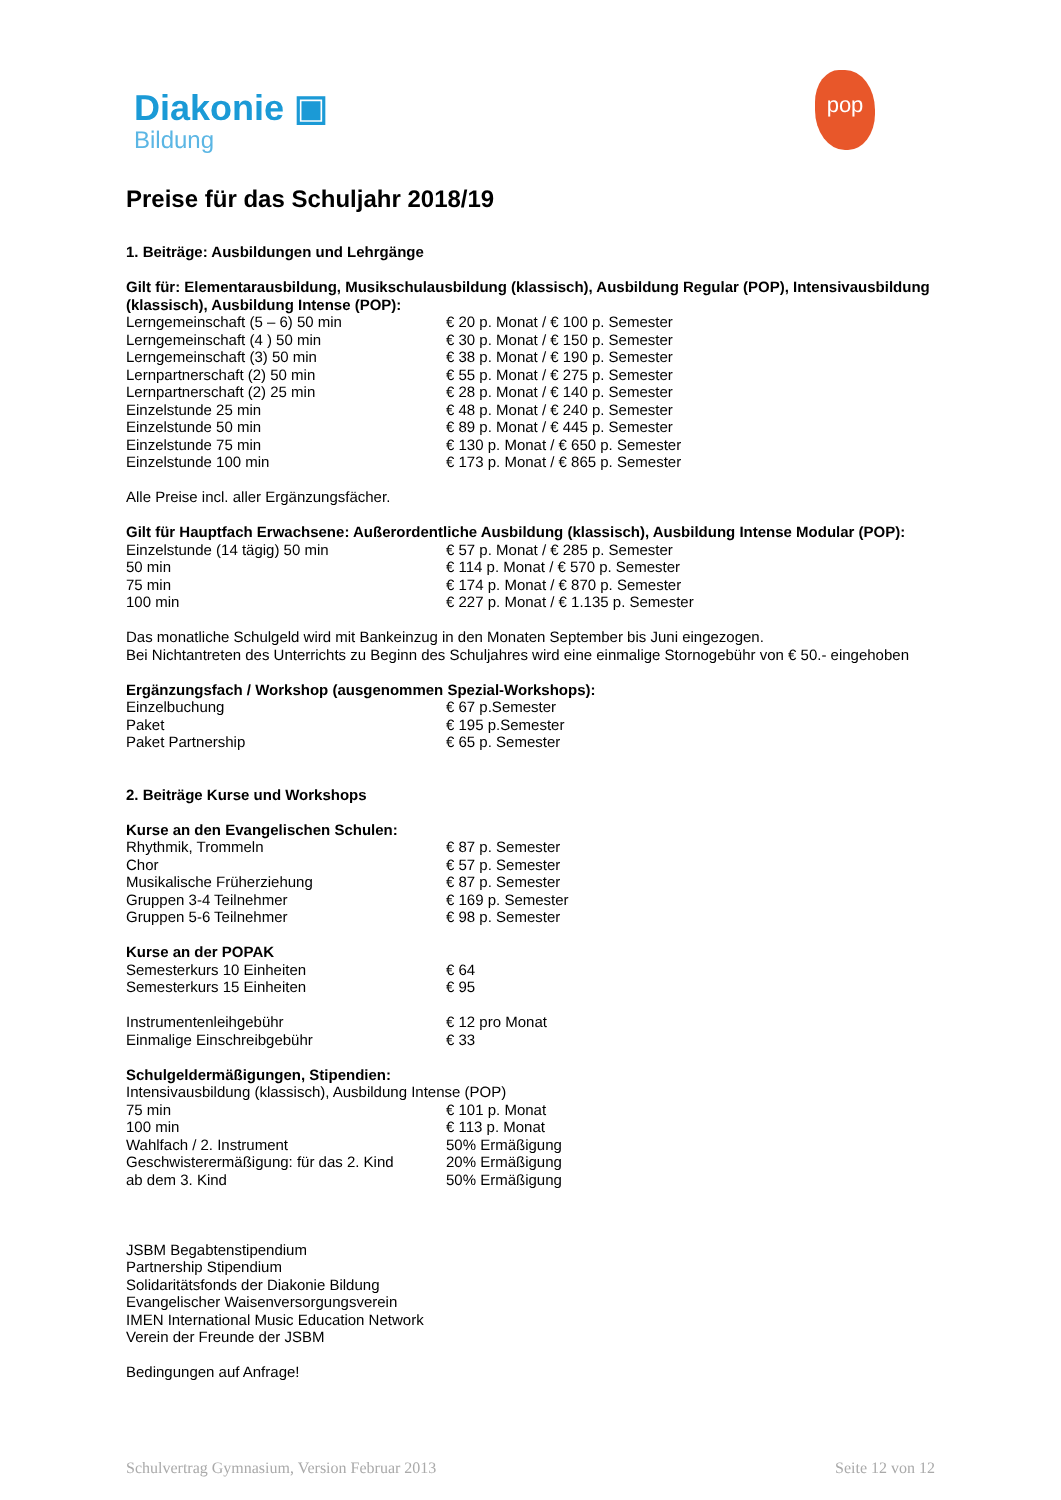Diakonie ▣
Bildung
pop
Preise für das Schuljahr 2018/19
1. Beiträge: Ausbildungen und Lehrgänge
Gilt für: Elementarausbildung, Musikschulausbildung (klassisch), Ausbildung Regular (POP), Intensivausbildung (klassisch), Ausbildung Intense (POP):
| Lerngemeinschaft (5 – 6) 50 min | € 20 p. Monat / € 100 p. Semester |
| Lerngemeinschaft (4 ) 50 min | € 30 p. Monat / € 150 p. Semester |
| Lerngemeinschaft (3) 50 min | € 38 p. Monat / € 190 p. Semester |
| Lernpartnerschaft (2) 50 min | € 55 p. Monat / € 275 p. Semester |
| Lernpartnerschaft (2) 25 min | € 28 p. Monat / € 140 p. Semester |
| Einzelstunde 25 min | € 48 p. Monat / € 240 p. Semester |
| Einzelstunde 50 min | € 89 p. Monat / € 445 p. Semester |
| Einzelstunde 75 min | € 130 p. Monat / € 650 p. Semester |
| Einzelstunde 100 min | € 173 p. Monat / € 865 p. Semester |
Alle Preise incl. aller Ergänzungsfächer.
Gilt für Hauptfach Erwachsene: Außerordentliche Ausbildung (klassisch), Ausbildung Intense Modular (POP):
| Einzelstunde (14 tägig) 50 min | € 57 p. Monat / € 285 p. Semester |
| 50 min | € 114 p. Monat / € 570 p. Semester |
| 75 min | € 174 p. Monat / € 870 p. Semester |
| 100 min | € 227 p. Monat / € 1.135 p. Semester |
Das monatliche Schulgeld wird mit Bankeinzug in den Monaten September bis Juni eingezogen.
Bei Nichtantreten des Unterrichts zu Beginn des Schuljahres wird eine einmalige Stornogebühr von € 50.- eingehoben
Ergänzungsfach / Workshop (ausgenommen Spezial-Workshops):
| Einzelbuchung | € 67 p.Semester |
| Paket | € 195 p.Semester |
| Paket Partnership | € 65 p. Semester |
2. Beiträge Kurse und Workshops
Kurse an den Evangelischen Schulen:
| Rhythmik, Trommeln | € 87 p. Semester |
| Chor | € 57 p. Semester |
| Musikalische Früherziehung | € 87 p. Semester |
| Gruppen 3-4 Teilnehmer | € 169 p. Semester |
| Gruppen 5-6 Teilnehmer | € 98 p. Semester |
Kurse an der POPAK
| Semesterkurs 10 Einheiten | € 64 |
| Semesterkurs 15 Einheiten | € 95 |
| Instrumentenleihgebühr | € 12 pro Monat |
| Einmalige Einschreibgebühr | € 33 |
Schulgeldermäßigungen, Stipendien:
Intensivausbildung (klassisch), Ausbildung Intense (POP)
| 75 min | € 101 p. Monat |
| 100 min | € 113 p. Monat |
| Wahlfach / 2. Instrument | 50% Ermäßigung |
| Geschwisterermäßigung: für das 2. Kind | 20% Ermäßigung |
| ab dem 3. Kind | 50% Ermäßigung |
JSBM Begabtenstipendium
Partnership Stipendium
Solidaritätsfonds der Diakonie Bildung
Evangelischer Waisenversorgungsverein
IMEN International Music Education Network
Verein der Freunde der JSBM
Bedingungen auf Anfrage!
Schulvertrag Gymnasium, Version Februar 2013 Seite 12 von 12